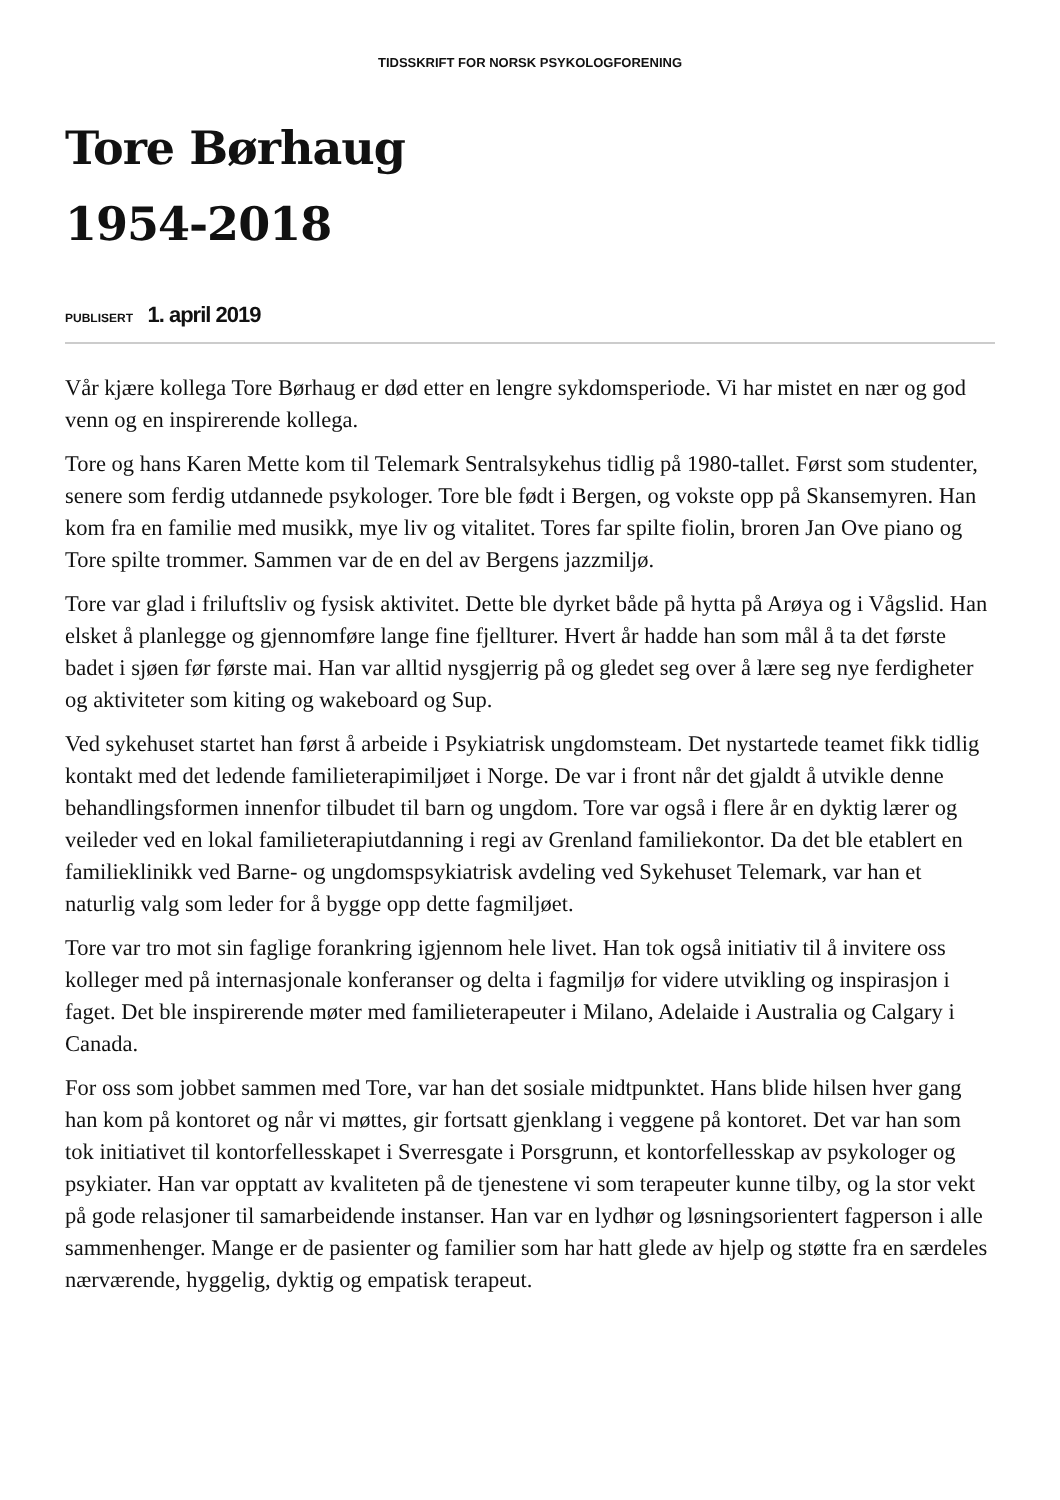TIDSSKRIFT FOR NORSK PSYKOLOGFORENING
Tore Børhaug
1954-2018
PUBLISERT 1. april 2019
Vår kjære kollega Tore Børhaug er død etter en lengre sykdomsperiode. Vi har mistet en nær og god venn og en inspirerende kollega.
Tore og hans Karen Mette kom til Telemark Sentralsykehus tidlig på 1980-tallet. Først som studenter, senere som ferdig utdannede psykologer. Tore ble født i Bergen, og vokste opp på Skansemyren. Han kom fra en familie med musikk, mye liv og vitalitet. Tores far spilte fiolin, broren Jan Ove piano og Tore spilte trommer. Sammen var de en del av Bergens jazzmiljø.
Tore var glad i friluftsliv og fysisk aktivitet. Dette ble dyrket både på hytta på Arøya og i Vågslid. Han elsket å planlegge og gjennomføre lange fine fjellturer. Hvert år hadde han som mål å ta det første badet i sjøen før første mai. Han var alltid nysgjerrig på og gledet seg over å lære seg nye ferdigheter og aktiviteter som kiting og wakeboard og Sup.
Ved sykehuset startet han først å arbeide i Psykiatrisk ungdomsteam. Det nystartede teamet fikk tidlig kontakt med det ledende familieterapimiljøet i Norge. De var i front når det gjaldt å utvikle denne behandlingsformen innenfor tilbudet til barn og ungdom. Tore var også i flere år en dyktig lærer og veileder ved en lokal familieterapiutdanning i regi av Grenland familiekontor. Da det ble etablert en familieklinikk ved Barne- og ungdomspsykiatrisk avdeling ved Sykehuset Telemark, var han et naturlig valg som leder for å bygge opp dette fagmiljøet.
Tore var tro mot sin faglige forankring igjennom hele livet. Han tok også initiativ til å invitere oss kolleger med på internasjonale konferanser og delta i fagmiljø for videre utvikling og inspirasjon i faget. Det ble inspirerende møter med familieterapeuter i Milano, Adelaide i Australia og Calgary i Canada.
For oss som jobbet sammen med Tore, var han det sosiale midtpunktet. Hans blide hilsen hver gang han kom på kontoret og når vi møttes, gir fortsatt gjenklang i veggene på kontoret. Det var han som tok initiativet til kontorfellesskapet i Sverresgate i Porsgrunn, et kontorfellesskap av psykologer og psykiater. Han var opptatt av kvaliteten på de tjenestene vi som terapeuter kunne tilby, og la stor vekt på gode relasjoner til samarbeidende instanser. Han var en lydhør og løsningsorientert fagperson i alle sammenhenger. Mange er de pasienter og familier som har hatt glede av hjelp og støtte fra en særdeles nærværende, hyggelig, dyktig og empatisk terapeut.